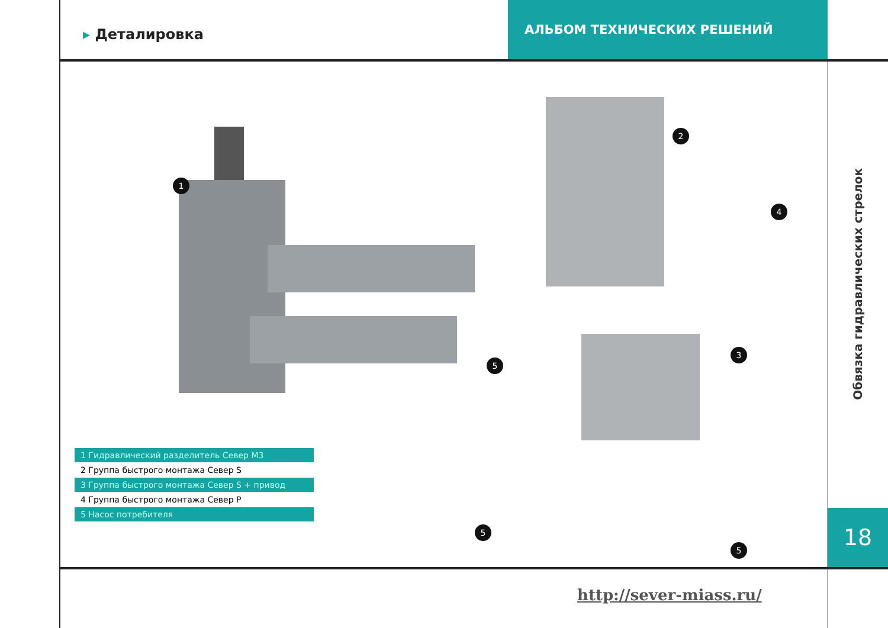▸ Деталировка
АЛЬБОМ ТЕХНИЧЕСКИХ РЕШЕНИЙ
1
2
3
4
5
5
5
1 Гидравлический разделитель Север М3
2 Группа быстрого монтажа Север S
3 Группа быстрого монтажа Север S + привод
4 Группа быстрого монтажа Север Р
5 Насос потребителя
Обвязка гидравлических стрелок
18
http://sever-miass.ru/